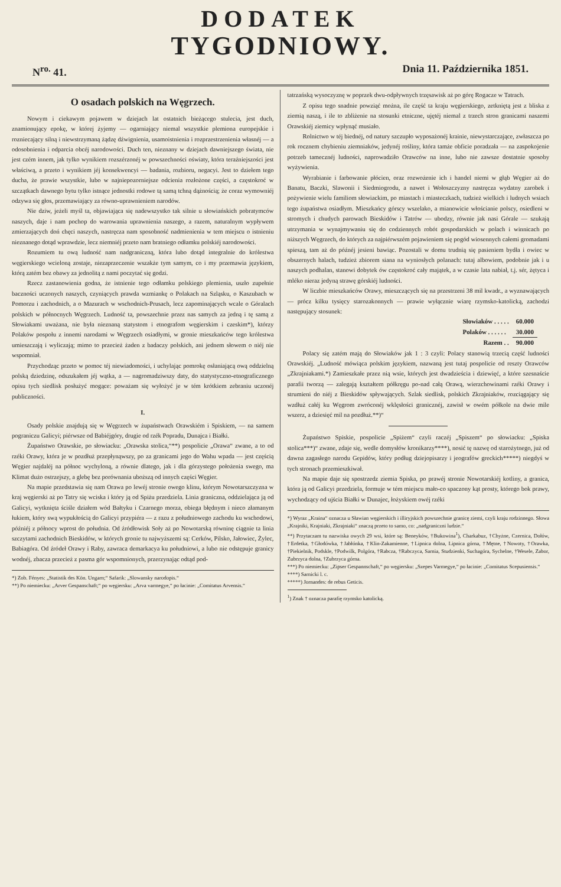DODATEK
TYGODNIOWY.
N<sup>ro.</sup> 41. Dnia 11. Października 1851.
O osadach polskich na Węgrzech.
Nowym i ciekawym pojawem w dziejach lat ostatnich bieżącego stulecia, jest duch, znamionujący epokę, w której żyjemy — ogarniający niemal wszystkie plemiona europejskie i rozniecający silną i niewstrzymaną żądzę dźwignienia, usamoistnienia i rozprzestrzenienia własnéj — a odosobnienia i odparcia obcéj narodowości. Duch ten, nieznany w dziejach dawniejszego świata, nie jest czém innem, jak tylko wynikiem rozszérzonéj w powszechności oświaty, która teraźniejszości jest właściwą, a przeto i wynikiem jéj konsekwencyi — badania, rozbioru, negacyi. Jest to dziełem tego ducha, że prawie wszystkie, lubo w najniepozorniejsze odcienia rozłożone części, a częstokroć w szczątkach dawnego bytu tylko istnące jednostki rodowe tą samą tchną dążnością; że coraz wymowniéj odzywa się głos, przemawiający za równo-uprawnieniem narodów.
Nie dziw, jeżeli myśl ta, objawiająca się nadewszystko tak silnie u słowiańskich pobratymców naszych, daje i nam pochop do warowania uprawnienia naszego, a razem, naturalnym wypływem zmierzających doń chęci naszych, nastręcza nam sposobność nadmienienia w tem miejscu o istnieniu nieznanego dotąd wprawdzie, lecz niemniéj przeto nam bratniego odłamku polskiéj narodowości.
Rozumiem tu ową ludność nam nadgraniczną, która lubo dotąd integralnie do królestwa węgierskiego wcieloną zostaje, niezaprzeczenie wszakże tym samym, co i my przemawia językiem, którą zatém bez obawy za jednolitą z nami poczytać się godzi.
Rzecz zastanowienia godna, że istnienie tego odłamku polskiego plemienia, uszło zupełnie baczności uczonych naszych, czyniących prawda wzmiankę o Polakach na Szląsku, o Kaszubach w Pomorzu i zachodnich, a o Mazurach w wschodnich-Prusach, lecz zapominających wcale o Góralach polskich w północnych Węgrzech. Ludność ta, powszechnie przez nas samych za jedną i tę samą z Słowiakami uważana, nie była nieznaną statystom i etnografom węgierskim i czeskim*), którzy Polaków pospołu z innemi narodami w Węgrzech osiadłymi, w gronie mieszkańców tego królestwa umieszczają i wyliczają; mimo to przecież żaden z badaczy polskich, ani jednem słowem o niéj nie wspomniał.
Przychodząc przeto w pomoc téj niewiadomości, i uchylając pomrokę osłaniającą ową oddzielną polską dziedzinę, odszukałem jéj wątka, a — nagromadziwszy daty, do statystyczno-etnograficznego opisu tych siedlisk posłużyć mogące: poważam się wyłożyć je w tém krótkiem zebraniu uczonéj publiczności.
I.
Osady polskie znajdują się w Węgrzech w żupaństwach Orawskiém i Spiskiem, — na samem pograniczu Galicyi; piérwsze od Babiéjgóry, drugie od rzék Popradu, Dunajca i Białki.
Żupaństwo Orawskie, po słowiacku: „Orawska stolica,“**) pospolicie „Orawa“ zwane, a to od rzéki Orawy, która je w pozdłuż przepłynąwszy, po za granicami jego do Wahu wpada — jest częścią Węgier najdaléj na północ wychyloną, a równie dlatego, jak i dla górzystego położenia swego, ma Klimat dużo ostrzejszy, a glebę bez porównania uboższą od innych części Węgier.
Na mapie przedstawia się nam Orawa po lewéj stronie owego klinu, którym Nowotarszczyzna w kraj węgierski aż po Tatry się wciska i który ją od Spiżu przedziela. Linia graniczna, oddzielająca ją od Galicyi, wytknięta ściśle działem wód Bałtyku i Czarnego morza, obiega błędnym i nieco złamanym łukiem, który swą wypukłością do Galicyi przypiéra — z razu z południowego zachodu ku wschodowi, późniéj z północy wprost do południa. Od źródłowisk Soły aż po Nowotarską równinę ciągnie ta linia szczytami zachodnich Bieskidów, w których gronie tu najwyższemi są: Cerków, Pilsko, Jałowiec, Żylec, Babiagóra. Od źródeł Orawy i Raby, zawraca demarkacya ku południowi, a lubo nie odstępuje granicy wodnéj, zbacza przecież z pasma gór wspomnionych, przerzynając odtąd pod-
*) Zob. Fényes: „Statistik des Kön. Ungarn;“ Safarik: „Slowansky narodopis.“
**) Po niemiecku: „Arver Gespanschaft;“ po węgiersku: „Arva varmegye,“ po łacinie: „Comitatus Arvensis.“
tatrzańską wysoczyznę w poprzek dwu-odpływnych trzęsawisk aż po górę Rogacze w Tatrach.
Z opisu tego snadnie powziąć można, ile część ta kraju węgierskiego, zetkniętą jest z bliska z ziemią naszą, i ile to zbliżenie na stosunki etniczne, ujętéj niemal z trzech stron granicami naszemi Orawskiéj ziemicy wpłynąć musiało.
Rolnictwo w téj biednéj, od natury szczupło wyposażonéj krainie, niewystarczające, zwłaszcza po rok rocznem chybieniu ziemniaków, jedynéj rośliny, która tamże obficie poradzała — na zaspokojenie potrzeb tamecznéj ludności, naprowadziło Orawców na inne, lubo nie zawsze dostatnie sposoby wyżywienia.
Wyrabianie i farbowanie płócien, oraz rozwożenie ich i handel niemi w głąb Węgier aż do Banatu, Baczki, Slawonii i Siedmiogrodu, a nawet i Wołoszczyzny nastręcza wydatny zarobek i pożywienie wielu familiom słowiackim, po miastach i miasteczkach, tudzież wielkich i ludnych wsiach tego żupaństwa osiadłym. Mieszkańcy górscy wszelako, a mianowicie włościanie polscy, osiedleni w stromych i chudych parowach Bieskidów i Tatrów — ubodzy, równie jak nasi Górale — szukają utrzymania w wynajmywaniu się do codziennych robót gospodarskich w polach i winnicach po niższych Węgrzech, do których za najpiérwszém pojawieniem się pogód wiosennych całemi gromadami spieszą, tam aż do późnéj jesieni bawiąc. Pozostali w domu trudnią się pasieniem bydła i owiec w obszernych halach, tudzież zbiorem siana na wyniosłych polanach: tutaj albowiem, podobnie jak i u naszych podhalan, stanowi dobytek ów częstokroć cały majątek, a w czasie lata nabiał, t.j. sér, żętyca i mléko nieraz jedyną strawę górskiéj ludności.
W liczbie mieszkańców Orawy, mieszczących się na przestrzeni 38 mil kwadr., a wyznawających — prócz kilku tysięcy starozakonnych — prawie wyłącznie wiarę rzymsko-katolicką, zachodzi następujący stosunek:
| Słowiaków . . . . . | 60.000 |
| Polaków . . . . . . | 30.000 |
| Razem . . | 90.000 |
Polacy się zatém mają do Słowiaków jak 1 : 3 czyli: Polacy stanowią trzecią część ludności Orawskiéj. „Ludność mówiąca polskim językiem, nazwaną jest tutaj pospolicie od reszty Orawców „Zkrajniakami.*) Zamieszkałe przez nią wsie, których jest dwadzieścia i dziewięć, a które szesnaście parafii tworzą — zalegają kształtem półkręgu po-nad całą Orawą, wierzchowinami rzéki Orawy i strumieni do niéj z Bieskidów spływających. Szlak siedlisk, polskich Zkrajniaków, rozciągający się wzdłuż całéj ku Węgrom zwróconéj wklęsłości granicznéj, zawisł w owém półkole na dwie mile wszerz, a dziesięć mil na pozdłuż.**)“
Żupaństwo Spiskie, pospolicie „Spiżem“ czyli raczéj „Spiszem“ po słowiacku: „Spiska stolica***)“ zwane, zdaje się, wedle domysłów kronikarzy****), nosić tę nazwę od starożytnego, już od dawna zagasłego narodu Gepidów, który podług dziejopisarzy i jeografów greckich*****) niegdyś w tych stronach przemieszkiwał.
Na mapie daje się spostrzedz ziemia Spiska, po prawéj stronie Nowotarskiéj kotliny, a granica, która ją od Galicyi przedziela, formuje w tém miejscu mało-co spaczony kąt prosty, którego bok prawy, wychodzący od ujścia Białki w Dunajec, łożyskiem owéj rzéki
*) Wyraz „Kraina“ oznacza u Sławian węgierskich i illiryjskich powszechnie granicę ziemi, czyli kraju rodzinnego. Słowa „Krajniki, Krajniaki, Zkrajniaki“ znaczą przeto to samo, co: „nadgraniczni ludzie.“
**) Przytaczam tu nazwiska owych 29 wsi, które są: Beneyków, †Bukowina<sup>1</sup>), Charkabuz, †Chyżne, Czernica, Dołów, †Erdetka, †Głodówka, †Jabłónka, †Klin-Zakamienne, †Lipnica dolna, Lipnica górna, †Mętne, †Nowoty, †Orawka, †Piekielnik, Podskle, †Podwilk, Polgóra, †Rabcza, †Rabczyca, Sarnia, Studzienki, Suchagóra, Sychelne, †Wesele, Zabor, Zubrzyca dolna, †Zubrzyca górna.
***) Po niemiecku: „Zipser Gespannschaft,“ po węgiersku: „Szepes Varmegye,“ po łacinie: „Comitatus Scepusiensis.“
****) Sarnicki l. c.
*****) Jornandes: de rebus Geticis.
<sup>1</sup>) Znak † oznacza parafię rzymsko katolicką.